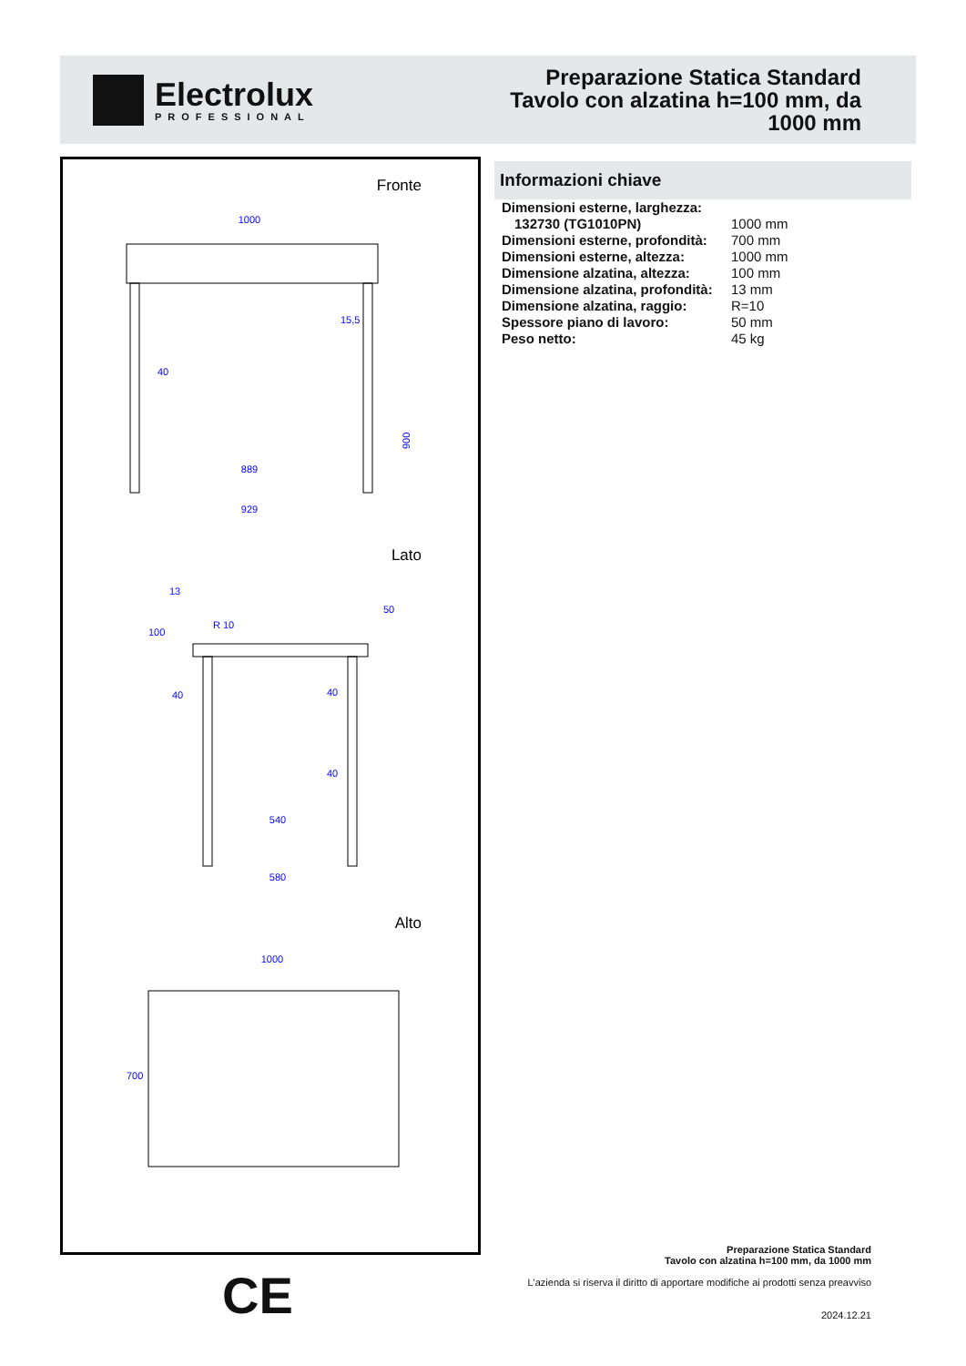Electrolux
PROFESSIONAL
Preparazione Statica Standard
Tavolo con alzatina h=100 mm, da
1000 mm
Fronte
1000
40
900
15,5
889
929
Lato
13
R 10
100
50
40
40
40
540
580
Alto
1000
700
Informazioni chiave
| Dimensioni esterne, larghezza: | |
| 132730 (TG1010PN) | 1000 mm |
| Dimensioni esterne, profondità: | 700 mm |
| Dimensioni esterne, altezza: | 1000 mm |
| Dimensione alzatina, altezza: | 100 mm |
| Dimensione alzatina, profondità: | 13 mm |
| Dimensione alzatina, raggio: | R=10 |
| Spessore piano di lavoro: | 50 mm |
| Peso netto: | 45 kg |
CE
Preparazione Statica Standard
Tavolo con alzatina h=100 mm, da 1000 mm
L'azienda si riserva il diritto di apportare modifiche ai prodotti senza preavviso
2024.12.21